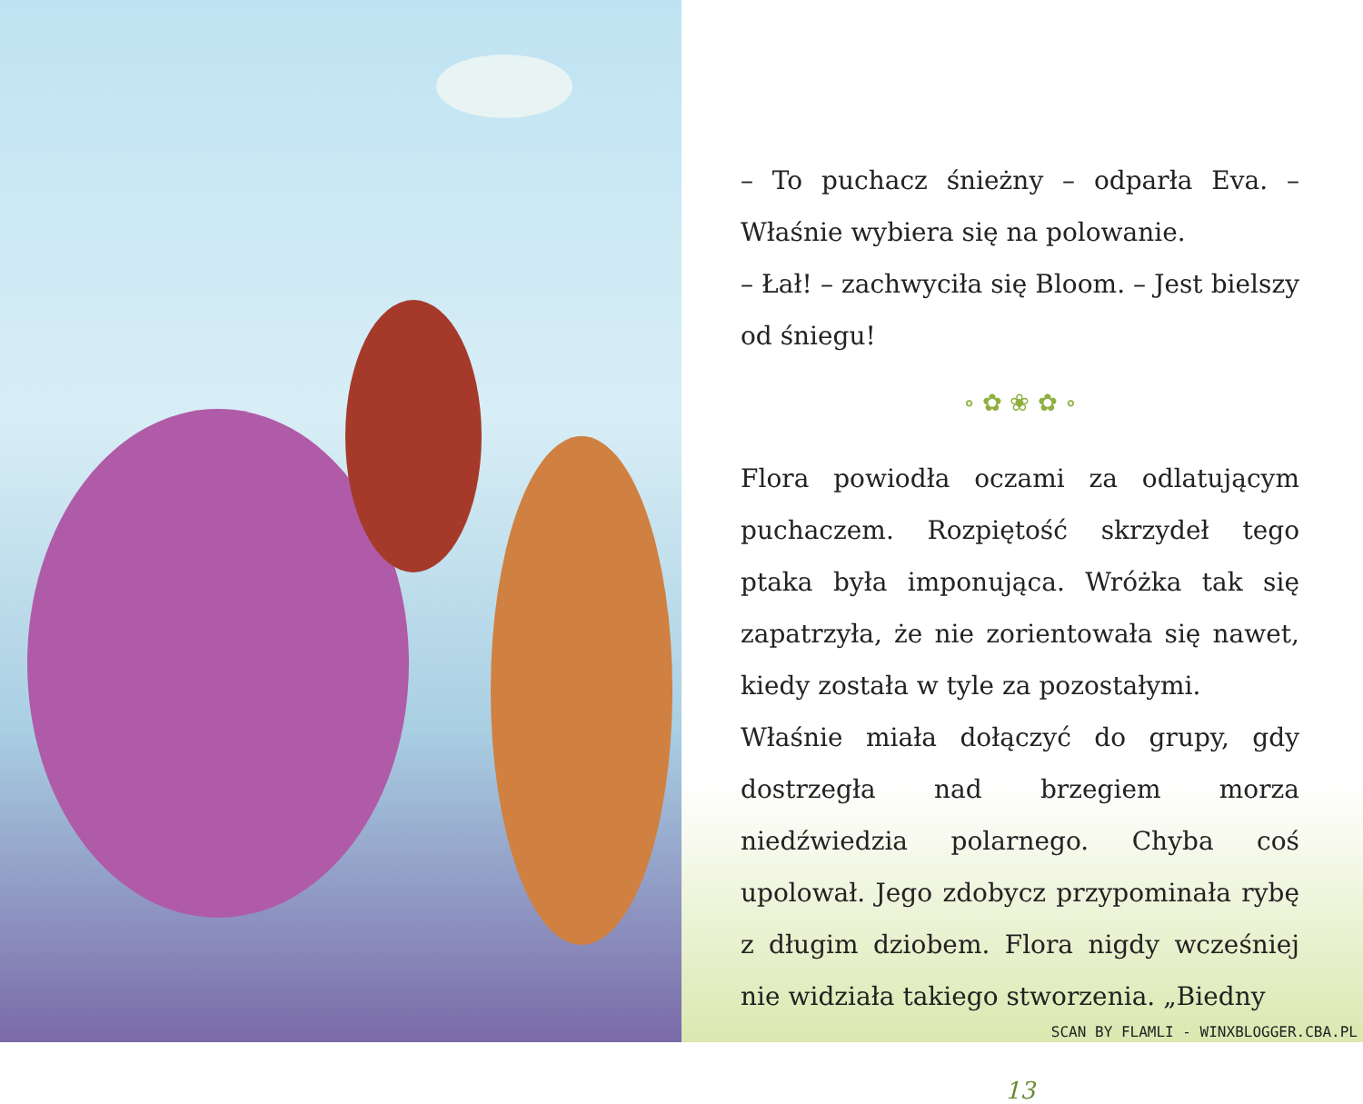– To puchacz śnieżny – odparła Eva. – Właśnie wybiera się na polowanie.
– Łał! – zachwyciła się Bloom. – Jest bielszy od śniegu!
∘ ✿ ❀ ✿ ∘
Flora powiodła oczami za odlatującym puchaczem. Rozpiętość skrzydeł tego ptaka była imponująca. Wróżka tak się zapatrzyła, że nie zorientowała się nawet, kiedy została w tyle za pozostałymi.
Właśnie miała dołączyć do grupy, gdy dostrzegła nad brzegiem morza niedźwiedzia polarnego. Chyba coś upolował. Jego zdobycz przypominała rybę z długim dziobem. Flora nigdy wcześniej nie widziała takiego stworzenia. „Biedny
13
SCAN BY FLAMLI - WINXBLOGGER.CBA.PL